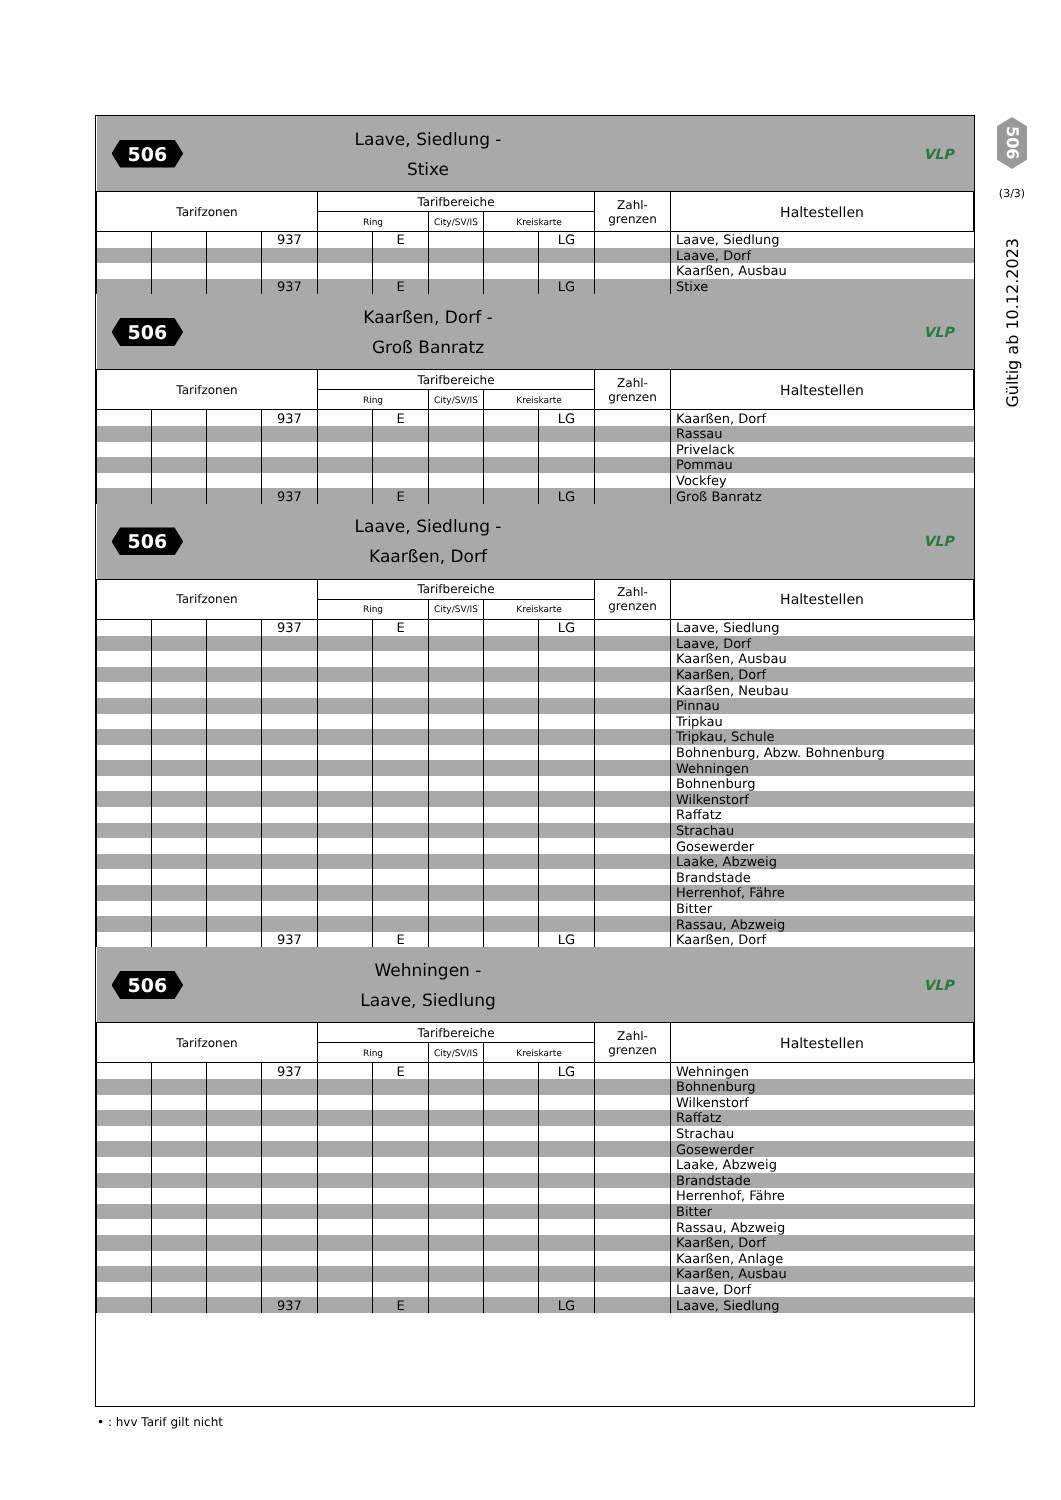| 506 | | | Laave, Siedlung - Stixe | | | | | | VLP | |
| Tarifzonen | | | | Tarifbereiche | | | | | Zahl- grenzen | Haltestellen |
| | | | | Ring | | City/SV/IS | Kreiskarte | | | |
| | | | 937 | | E | | | LG | | Laave, Siedlung |
| | | | | | | | | | | Laave, Dorf |
| | | | | | | | | | | Kaarßen, Ausbau |
| | | | 937 | | E | | | LG | | Stixe |
| 506 | | | Kaarßen, Dorf - Groß Banratz | | | | | | VLP | |
| Tarifzonen | | | | Tarifbereiche | | | | | Zahl- grenzen | Haltestellen |
| | | | | Ring | | City/SV/IS | Kreiskarte | | | |
| | | | 937 | | E | | | LG | | Kaarßen, Dorf |
| | | | | | | | | | | Rassau |
| | | | | | | | | | | Privelack |
| | | | | | | | | | | Pommau |
| | | | | | | | | | | Vockfey |
| | | | 937 | | E | | | LG | | Groß Banratz |
| 506 | | | Laave, Siedlung - Kaarßen, Dorf | | | | | | VLP | |
| Tarifzonen | | | | Tarifbereiche | | | | | Zahl- grenzen | Haltestellen |
| | | | | Ring | | City/SV/IS | Kreiskarte | | | |
| | | | 937 | | E | | | LG | | Laave, Siedlung |
| | | | | | | | | | | Laave, Dorf |
| | | | | | | | | | | Kaarßen, Ausbau |
| | | | | | | | | | | Kaarßen, Dorf |
| | | | | | | | | | | Kaarßen, Neubau |
| | | | | | | | | | | Pinnau |
| | | | | | | | | | | Tripkau |
| | | | | | | | | | | Tripkau, Schule |
| | | | | | | | | | | Bohnenburg, Abzw. Bohnenburg |
| | | | | | | | | | | Wehningen |
| | | | | | | | | | | Bohnenburg |
| | | | | | | | | | | Wilkenstorf |
| | | | | | | | | | | Raffatz |
| | | | | | | | | | | Strachau |
| | | | | | | | | | | Gosewerder |
| | | | | | | | | | | Laake, Abzweig |
| | | | | | | | | | | Brandstade |
| | | | | | | | | | | Herrenhof, Fähre |
| | | | | | | | | | | Bitter |
| | | | | | | | | | | Rassau, Abzweig |
| | | | 937 | | E | | | LG | | Kaarßen, Dorf |
| 506 | | | Wehningen - Laave, Siedlung | | | | | | VLP | |
| Tarifzonen | | | | Tarifbereiche | | | | | Zahl- grenzen | Haltestellen |
| | | | | Ring | | City/SV/IS | Kreiskarte | | | |
| | | | 937 | | E | | | LG | | Wehningen |
| | | | | | | | | | | Bohnenburg |
| | | | | | | | | | | Wilkenstorf |
| | | | | | | | | | | Raffatz |
| | | | | | | | | | | Strachau |
| | | | | | | | | | | Gosewerder |
| | | | | | | | | | | Laake, Abzweig |
| | | | | | | | | | | Brandstade |
| | | | | | | | | | | Herrenhof, Fähre |
| | | | | | | | | | | Bitter |
| | | | | | | | | | | Rassau, Abzweig |
| | | | | | | | | | | Kaarßen, Dorf |
| | | | | | | | | | | Kaarßen, Anlage |
| | | | | | | | | | | Kaarßen, Ausbau |
| | | | | | | | | | | Laave, Dorf |
| | | | 937 | | E | | | LG | | Laave, Siedlung |
506
(3/3)
Gültig ab 10.12.2023
• : hvv Tarif gilt nicht